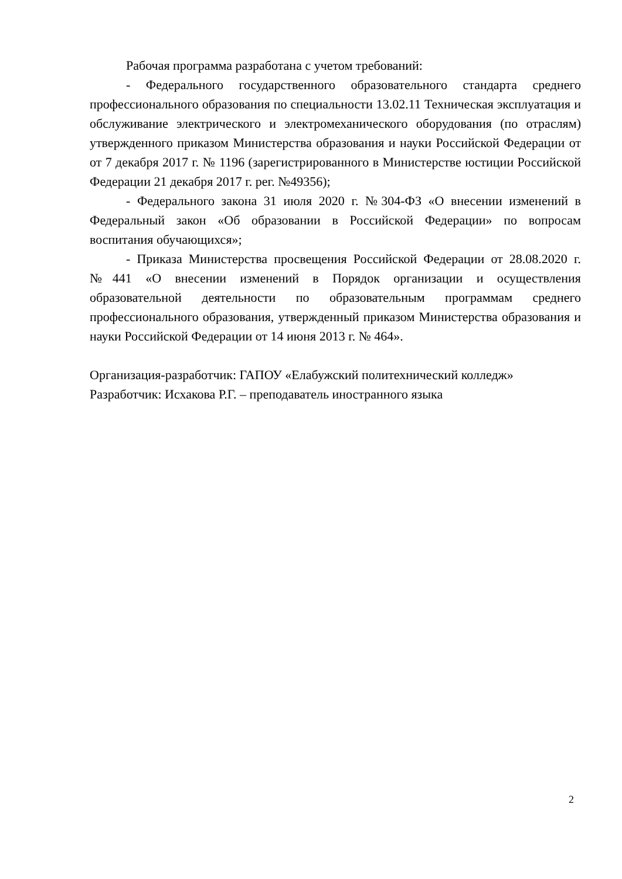Рабочая программа разработана с учетом требований:
- Федерального государственного образовательного стандарта среднего профессионального образования по специальности 13.02.11 Техническая эксплуатация и обслуживание электрического и электромеханического оборудования (по отраслям) утвержденного приказом Министерства образования и науки Российской Федерации от от 7 декабря 2017 г. № 1196 (зарегистрированного в Министерстве юстиции Российской Федерации 21 декабря 2017 г. рег. №49356);
- Федерального закона 31 июля 2020 г. №304-ФЗ «О внесении изменений в Федеральный закон «Об образовании в Российской Федерации» по вопросам воспитания обучающихся»;
- Приказа Министерства просвещения Российской Федерации от 28.08.2020 г. №441 «О внесении изменений в Порядок организации и осуществления образовательной деятельности по образовательным программам среднего профессионального образования, утвержденный приказом Министерства образования и науки Российской Федерации от 14 июня 2013 г. № 464».
Организация-разработчик: ГАПОУ «Елабужский политехнический колледж»
Разработчик: Исхакова Р.Г. – преподаватель иностранного языка
2